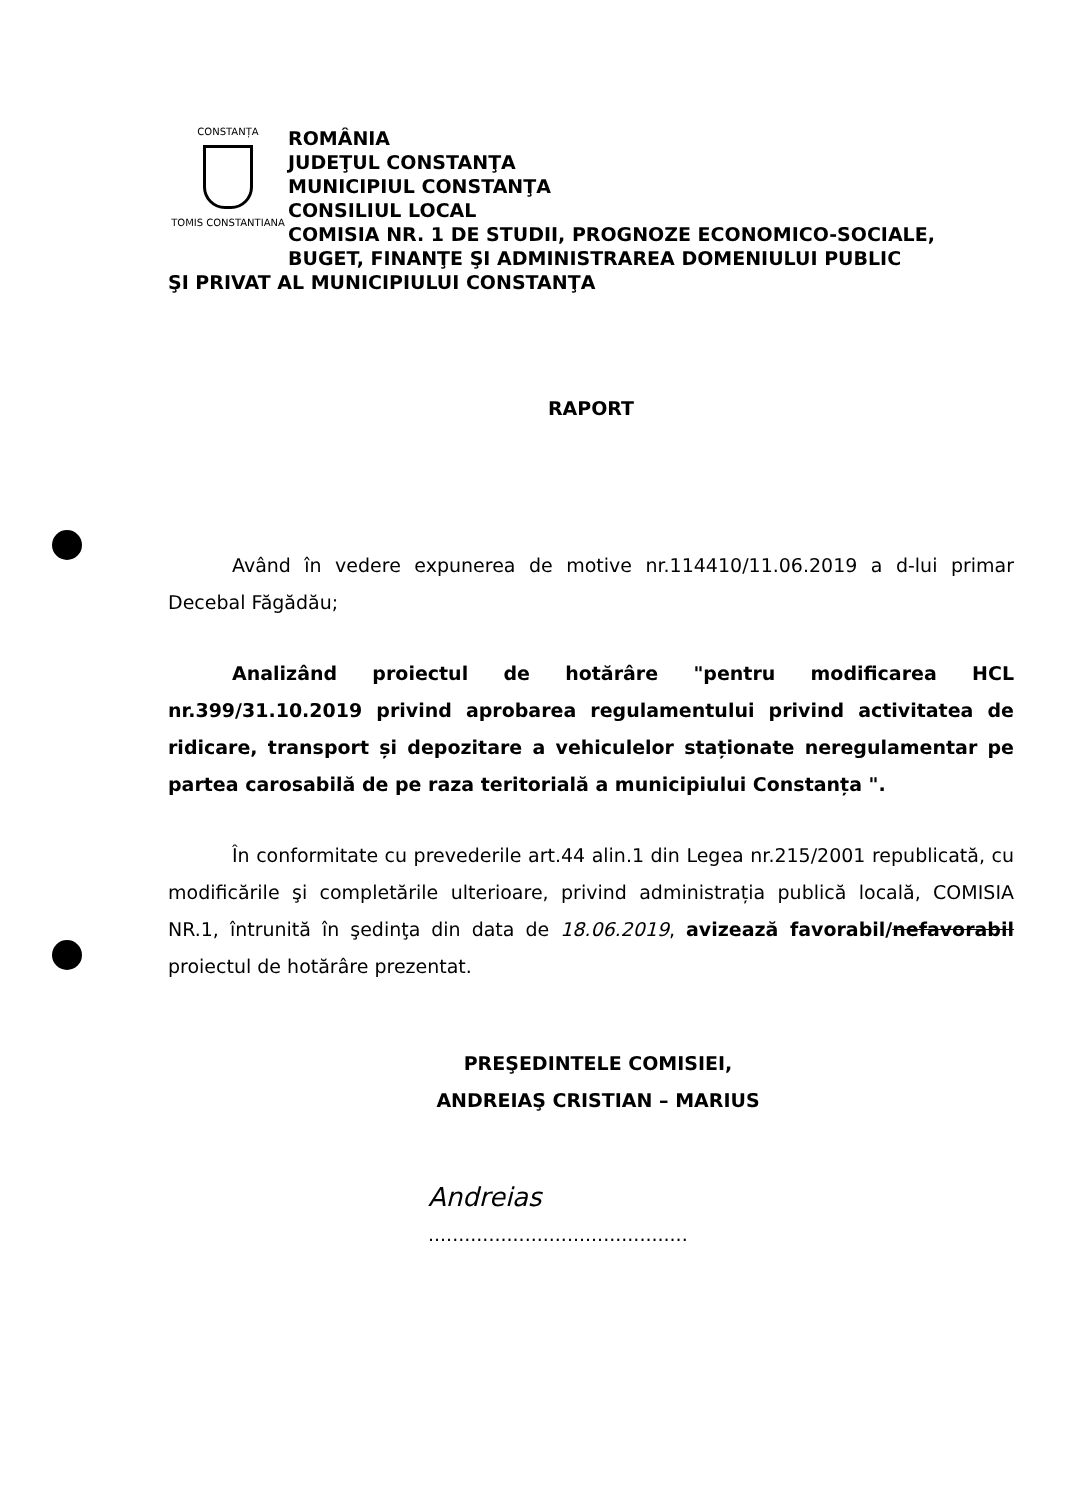CONSTANȚA
TOMIS CONSTANTIANA
ROMÂNIA
JUDEŢUL CONSTANŢA
MUNICIPIUL CONSTANŢA
CONSILIUL LOCAL
COMISIA NR. 1 DE STUDII, PROGNOZE ECONOMICO-SOCIALE,
BUGET, FINANŢE ŞI ADMINISTRAREA DOMENIULUI PUBLIC
ŞI PRIVAT AL MUNICIPIULUI CONSTANŢA
RAPORT
Având în vedere expunerea de motive nr.114410/11.06.2019 a d-lui primar Decebal Făgădău;
Analizând proiectul de hotărâre "pentru modificarea HCL nr.399/31.10.2019 privind aprobarea regulamentului privind activitatea de ridicare, transport și depozitare a vehiculelor staționate neregulamentar pe partea carosabilă de pe raza teritorială a municipiului Constanța ".
În conformitate cu prevederile art.44 alin.1 din Legea nr.215/2001 republicată, cu modificările şi completările ulterioare, privind administrația publică locală, COMISIA NR.1, întrunită în şedinţa din data de 18.06.2019, avizează favorabil/nefavorabil proiectul de hotărâre prezentat.
PREŞEDINTELE COMISIEI,
ANDREIAŞ CRISTIAN – MARIUS
Andreias
...........................................